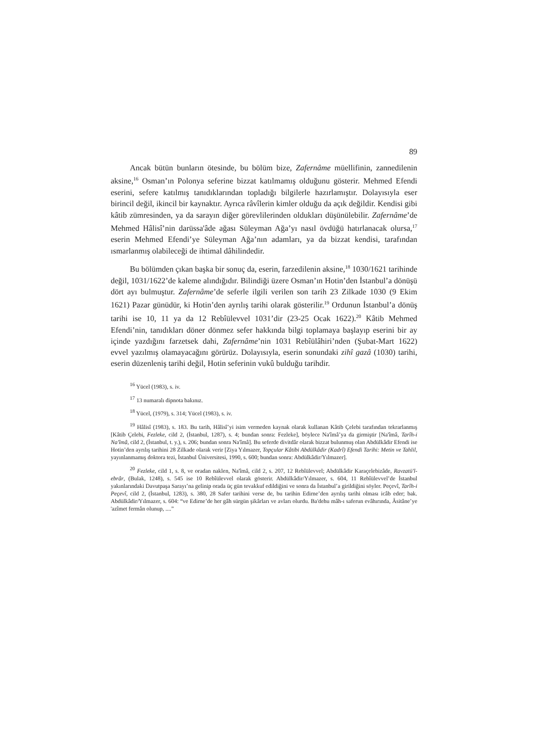89
Ancak bütün bunların ötesinde, bu bölüm bize, Zafernâme müellifinin, zannedilenin aksine,<sup>16</sup> Osman’ın Polonya seferine bizzat katılmamış olduğunu gösterir. Mehmed Efendi eserini, sefere katılmış tanıdıklarından topladığı bilgilerle hazırlamıştır. Dolayısıyla eser birincil değil, ikincil bir kaynaktır. Ayrıca râvîlerin kimler olduğu da açık değildir. Kendisi gibi kâtib zümresinden, ya da sarayın diğer görevlilerinden oldukları düşünülebilir. Zafernâme’de Mehmed Hâlisî’nin darüssa'âde ağası Süleyman Ağa’yı nasıl övdüğü hatırlanacak olursa,<sup>17</sup> eserin Mehmed Efendi’ye Süleyman Ağa’nın adamları, ya da bizzat kendisi, tarafından ısmarlanmış olabileceği de ihtimal dâhilindedir.
Bu bölümden çıkan başka bir sonuç da, eserin, farzedilenin aksine,<sup>18</sup> 1030/1621 tarihinde değil, 1031/1622’de kaleme alındığıdır. Bilindiği üzere Osman’ın Hotin’den İstanbul’a dönüşü dört ayı bulmuştur. Zafernâme’de seferle ilgili verilen son tarih 23 Zilkade 1030 (9 Ekim 1621) Pazar günüdür, ki Hotin’den ayrılış tarihi olarak gösterilir.<sup>19</sup> Ordunun İstanbul’a dönüş tarihi ise 10, 11 ya da 12 Rebîülevvel 1031’dir (23-25 Ocak 1622).<sup>20</sup> Kâtib Mehmed Efendi’nin, tanıdıkları döner dönmez sefer hakkında bilgi toplamaya başlayıp eserini bir ay içinde yazdığını farzetsek dahi, Zafernâme’nin 1031 Rebîülâhiri’nden (Şubat-Mart 1622) evvel yazılmış olamayacağını görürüz. Dolayısıyla, eserin sonundaki zihî gazâ (1030) tarihi, eserin düzenleniş tarihi değil, Hotin seferinin vukû bulduğu tarihdir.
<sup>16</sup> Yücel (1983), s. iv.
<sup>17</sup> 13 numaralı dipnota bakınız.
<sup>18</sup> Yücel, (1979), s. 314; Yücel (1983), s. iv.
<sup>19</sup> Hâlisî (1983), s. 183. Bu tarih, Hâlisî’yi isim vermeden kaynak olarak kullanan Kâtib Çelebi tarafından tekrarlanmış [Kâtib Çelebi, Fezleke, cild 2, (İstanbul, 1287), s. 4; bundan sonra: Fezleke], böylece Na'îmâ’ya da girmiştir [Na'îmâ, Tarîh-i Na'îmâ, cild 2, (İstanbul, t. y.), s. 206; bundan sonra Na'îmâ]. Bu seferde divitdâr olarak bizzat bulunmuş olan Abdülkâdir Efendi ise Hotin’den ayrılış tarihini 28 Zilkade olarak verir [Ziya Yılmazer, Topçular Kâtibi Abdülkâdir (Kadrî) Efendi Tarihi: Metin ve Tahlil, yayınlanmamış doktora tezi, İstanbul Üniversitesi, 1990, s. 600; bundan sonra: Abdülkâdir/Yılmazer].
<sup>20</sup> Fezleke, cild 1, s. 8, ve oradan naklen, Na'îmâ, cild 2, s. 207, 12 Rebîülevvel; Abdülkâdir Karaçelebizâde, Ravzatü'l-ebrâr, (Bulak, 1248), s. 545 ise 10 Rebîülevvel olarak gösterir. Abdülkâdir/Yılmazer, s. 604, 11 Rebîülevvel’de İstanbul yakınlarındaki Davutpaşa Sarayı’na gelinip orada üç gün tevakkuf edildiğini ve sonra da İstanbul’a girildiğini söyler. Peçevî, Tarîh-i Peçevî, cild 2, (İstanbul, 1283), s. 380, 28 Safer tarihini verse de, bu tarihin Edirne’den ayrılış tarihi olması icâb eder; bak. Abdülkâdir/Yılmazer, s. 604: “ve Edirne’de her gâh sürgün şikârları ve avları olurdu. Ba'dehu mâh-ı saferun evâhırında, Âsitâne’ye 'azîmet fermân olunup, ....”